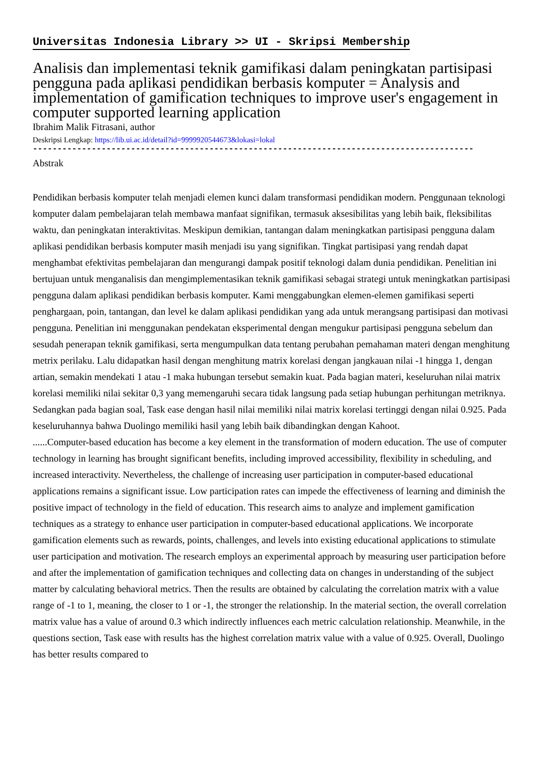Universitas Indonesia Library >> UI - Skripsi Membership
Analisis dan implementasi teknik gamifikasi dalam peningkatan partisipasi pengguna pada aplikasi pendidikan berbasis komputer = Analysis and implementation of gamification techniques to improve user's engagement in computer supported learning application
Ibrahim Malik Fitrasani, author
Deskripsi Lengkap: https://lib.ui.ac.id/detail?id=9999920544673&lokasi=lokal
------------------------------------------------------------------------------------------
Abstrak
Pendidikan berbasis komputer telah menjadi elemen kunci dalam transformasi pendidikan modern. Penggunaan teknologi komputer dalam pembelajaran telah membawa manfaat signifikan, termasuk aksesibilitas yang lebih baik, fleksibilitas waktu, dan peningkatan interaktivitas. Meskipun demikian, tantangan dalam meningkatkan partisipasi pengguna dalam aplikasi pendidikan berbasis komputer masih menjadi isu yang signifikan. Tingkat partisipasi yang rendah dapat menghambat efektivitas pembelajaran dan mengurangi dampak positif teknologi dalam dunia pendidikan. Penelitian ini bertujuan untuk menganalisis dan mengimplementasikan teknik gamifikasi sebagai strategi untuk meningkatkan partisipasi pengguna dalam aplikasi pendidikan berbasis komputer. Kami menggabungkan elemen-elemen gamifikasi seperti penghargaan, poin, tantangan, dan level ke dalam aplikasi pendidikan yang ada untuk merangsang partisipasi dan motivasi pengguna. Penelitian ini menggunakan pendekatan eksperimental dengan mengukur partisipasi pengguna sebelum dan sesudah penerapan teknik gamifikasi, serta mengumpulkan data tentang perubahan pemahaman materi dengan menghitung metrix perilaku. Lalu didapatkan hasil dengan menghitung matrix korelasi dengan jangkauan nilai -1 hingga 1, dengan artian, semakin mendekati 1 atau -1 maka hubungan tersebut semakin kuat. Pada bagian materi, keseluruhan nilai matrix korelasi memiliki nilai sekitar 0,3 yang memengaruhi secara tidak langsung pada setiap hubungan perhitungan metriknya. Sedangkan pada bagian soal, Task ease dengan hasil nilai memiliki nilai matrix korelasi tertinggi dengan nilai 0.925. Pada keseluruhannya bahwa Duolingo memiliki hasil yang lebih baik dibandingkan dengan Kahoot.
......Computer-based education has become a key element in the transformation of modern education. The use of computer technology in learning has brought significant benefits, including improved accessibility, flexibility in scheduling, and increased interactivity. Nevertheless, the challenge of increasing user participation in computer-based educational applications remains a significant issue. Low participation rates can impede the effectiveness of learning and diminish the positive impact of technology in the field of education. This research aims to analyze and implement gamification techniques as a strategy to enhance user participation in computer-based educational applications. We incorporate gamification elements such as rewards, points, challenges, and levels into existing educational applications to stimulate user participation and motivation. The research employs an experimental approach by measuring user participation before and after the implementation of gamification techniques and collecting data on changes in understanding of the subject matter by calculating behavioral metrics. Then the results are obtained by calculating the correlation matrix with a value range of -1 to 1, meaning, the closer to 1 or -1, the stronger the relationship. In the material section, the overall correlation matrix value has a value of around 0.3 which indirectly influences each metric calculation relationship. Meanwhile, in the questions section, Task ease with results has the highest correlation matrix value with a value of 0.925. Overall, Duolingo has better results compared to